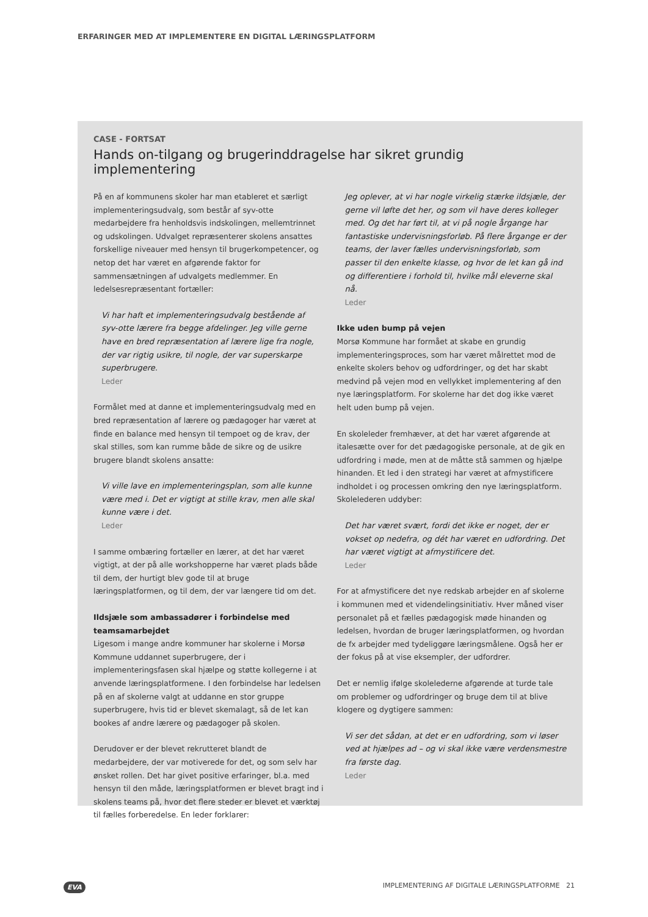ERFARINGER MED AT IMPLEMENTERE EN DIGITAL LÆRINGSPLATFORM
CASE - FORTSAT
Hands on-tilgang og brugerinddragelse har sikret grundig implementering
På en af kommunens skoler har man etableret et særligt implementeringsudvalg, som består af syv-otte medarbejdere fra henholdsvis indskolingen, mellemtrinnet og udskolingen. Udvalget repræsenterer skolens ansattes forskellige niveauer med hensyn til brugerkompetencer, og netop det har været en afgørende faktor for sammensætningen af udvalgets medlemmer. En ledelsesrepræsentant fortæller:
Vi har haft et implementeringsudvalg bestående af syv-otte lærere fra begge afdelinger. Jeg ville gerne have en bred repræsentation af lærere lige fra nogle, der var rigtig usikre, til nogle, der var superskarpe superbrugere.
Leder
Formålet med at danne et implementeringsudvalg med en bred repræsentation af lærere og pædagoger har været at finde en balance med hensyn til tempoet og de krav, der skal stilles, som kan rumme både de sikre og de usikre brugere blandt skolens ansatte:
Vi ville lave en implementeringsplan, som alle kunne være med i. Det er vigtigt at stille krav, men alle skal kunne være i det.
Leder
I samme ombæring fortæller en lærer, at det har været vigtigt, at der på alle workshopperne har været plads både til dem, der hurtigt blev gode til at bruge læringsplatformen, og til dem, der var længere tid om det.
Ildsjæle som ambassadører i forbindelse med teamsamarbejdet
Ligesom i mange andre kommuner har skolerne i Morsø Kommune uddannet superbrugere, der i implementeringsfasen skal hjælpe og støtte kollegerne i at anvende læringsplatformene. I den forbindelse har ledelsen på en af skolerne valgt at uddanne en stor gruppe superbrugere, hvis tid er blevet skemalagt, så de let kan bookes af andre lærere og pædagoger på skolen.
Derudover er der blevet rekrutteret blandt de medarbejdere, der var motiverede for det, og som selv har ønsket rollen. Det har givet positive erfaringer, bl.a. med hensyn til den måde, læringsplatformen er blevet bragt ind i skolens teams på, hvor det flere steder er blevet et værktøj til fælles forberedelse. En leder forklarer:
Jeg oplever, at vi har nogle virkelig stærke ildsjæle, der gerne vil løfte det her, og som vil have deres kolleger med. Og det har ført til, at vi på nogle årgange har fantastiske undervisningsforløb. På flere årgange er der teams, der laver fælles undervisningsforløb, som passer til den enkelte klasse, og hvor de let kan gå ind og differentiere i forhold til, hvilke mål eleverne skal nå.
Leder
Ikke uden bump på vejen
Morsø Kommune har formået at skabe en grundig implementeringsproces, som har været målrettet mod de enkelte skolers behov og udfordringer, og det har skabt medvind på vejen mod en vellykket implementering af den nye læringsplatform. For skolerne har det dog ikke været helt uden bump på vejen.
En skoleleder fremhæver, at det har været afgørende at italesætte over for det pædagogiske personale, at de gik en udfordring i møde, men at de måtte stå sammen og hjælpe hinanden. Et led i den strategi har været at afmystificere indholdet i og processen omkring den nye læringsplatform. Skolelederen uddyber:
Det har været svært, fordi det ikke er noget, der er vokset op nedefra, og dét har været en udfordring. Det har været vigtigt at afmystificere det.
Leder
For at afmystificere det nye redskab arbejder en af skolerne i kommunen med et videndelingsinitiativ. Hver måned viser personalet på et fælles pædagogisk møde hinanden og ledelsen, hvordan de bruger læringsplatformen, og hvordan de fx arbejder med tydeliggøre læringsmålene. Også her er der fokus på at vise eksempler, der udfordrer.
Det er nemlig ifølge skolelederne afgørende at turde tale om problemer og udfordringer og bruge dem til at blive klogere og dygtigere sammen:
Vi ser det sådan, at det er en udfordring, som vi løser ved at hjælpes ad – og vi skal ikke være verdensmestre fra første dag.
Leder
EVA IMPLEMENTERING AF DIGITALE LÆRINGSPLATFORME 21